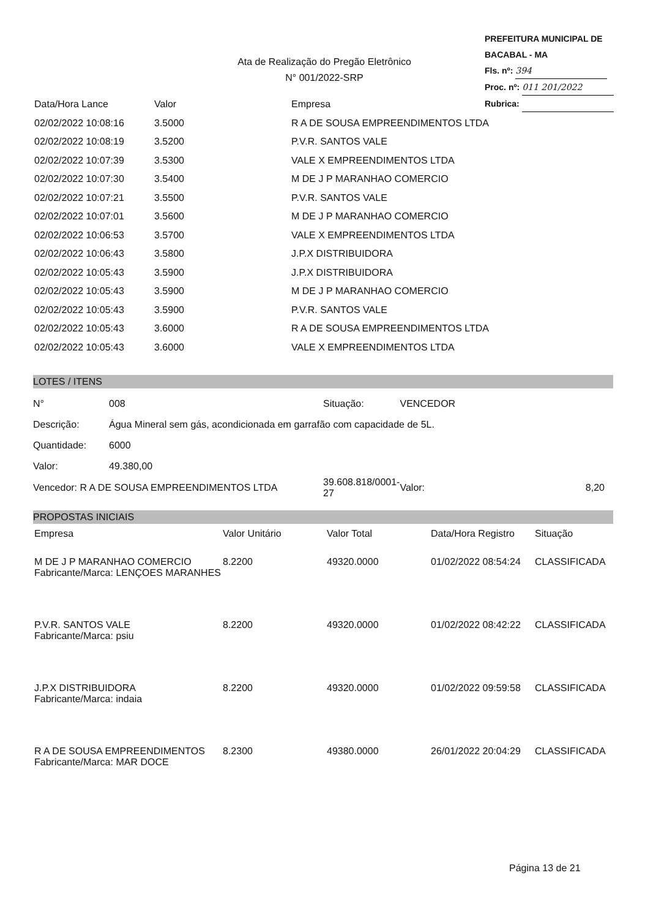PREFEITURA MUNICIPAL DE BACABAL - MA
Fls. nº: 394
Proc. nº: 011 201/2022
Rubrica:
Ata de Realização do Pregão Eletrônico
N° 001/2022-SRP
| Data/Hora Lance | Valor | Empresa |
| --- | --- | --- |
| 02/02/2022 10:08:16 | 3.5000 | R A DE SOUSA EMPREENDIMENTOS LTDA |
| 02/02/2022 10:08:19 | 3.5200 | P.V.R. SANTOS VALE |
| 02/02/2022 10:07:39 | 3.5300 | VALE X EMPREENDIMENTOS LTDA |
| 02/02/2022 10:07:30 | 3.5400 | M DE J P MARANHAO COMERCIO |
| 02/02/2022 10:07:21 | 3.5500 | P.V.R. SANTOS VALE |
| 02/02/2022 10:07:01 | 3.5600 | M DE J P MARANHAO COMERCIO |
| 02/02/2022 10:06:53 | 3.5700 | VALE X EMPREENDIMENTOS LTDA |
| 02/02/2022 10:06:43 | 3.5800 | J.P.X DISTRIBUIDORA |
| 02/02/2022 10:05:43 | 3.5900 | J.P.X DISTRIBUIDORA |
| 02/02/2022 10:05:43 | 3.5900 | M DE J P MARANHAO COMERCIO |
| 02/02/2022 10:05:43 | 3.5900 | P.V.R. SANTOS VALE |
| 02/02/2022 10:05:43 | 3.6000 | R A DE SOUSA EMPREENDIMENTOS LTDA |
| 02/02/2022 10:05:43 | 3.6000 | VALE X EMPREENDIMENTOS LTDA |
LOTES / ITENS
| N° | 008 | Situação: | VENCEDOR | |
| Descrição: | Água Mineral sem gás, acondicionada em garrafão com capacidade de 5L. | | | |
| Quantidade: | 6000 | | | |
| Valor: | 49.380,00 | | | |
| Vencedor: R A DE SOUSA EMPREENDIMENTOS LTDA | | 39.608.818/0001-27 | Valor: | 8,20 |
PROPOSTAS INICIAIS
| Empresa | Valor Unitário | Valor Total | Data/Hora Registro | Situação |
| --- | --- | --- | --- | --- |
| M DE J P MARANHAO COMERCIO Fabricante/Marca: LENÇOES MARANHES | 8.2200 | 49320.0000 | 01/02/2022 08:54:24 | CLASSIFICADA |
| P.V.R. SANTOS VALE Fabricante/Marca: psiu | 8.2200 | 49320.0000 | 01/02/2022 08:42:22 | CLASSIFICADA |
| J.P.X DISTRIBUIDORA Fabricante/Marca: indaia | 8.2200 | 49320.0000 | 01/02/2022 09:59:58 | CLASSIFICADA |
| R A DE SOUSA EMPREENDIMENTOS Fabricante/Marca: MAR DOCE | 8.2300 | 49380.0000 | 26/01/2022 20:04:29 | CLASSIFICADA |
Página 13 de 21